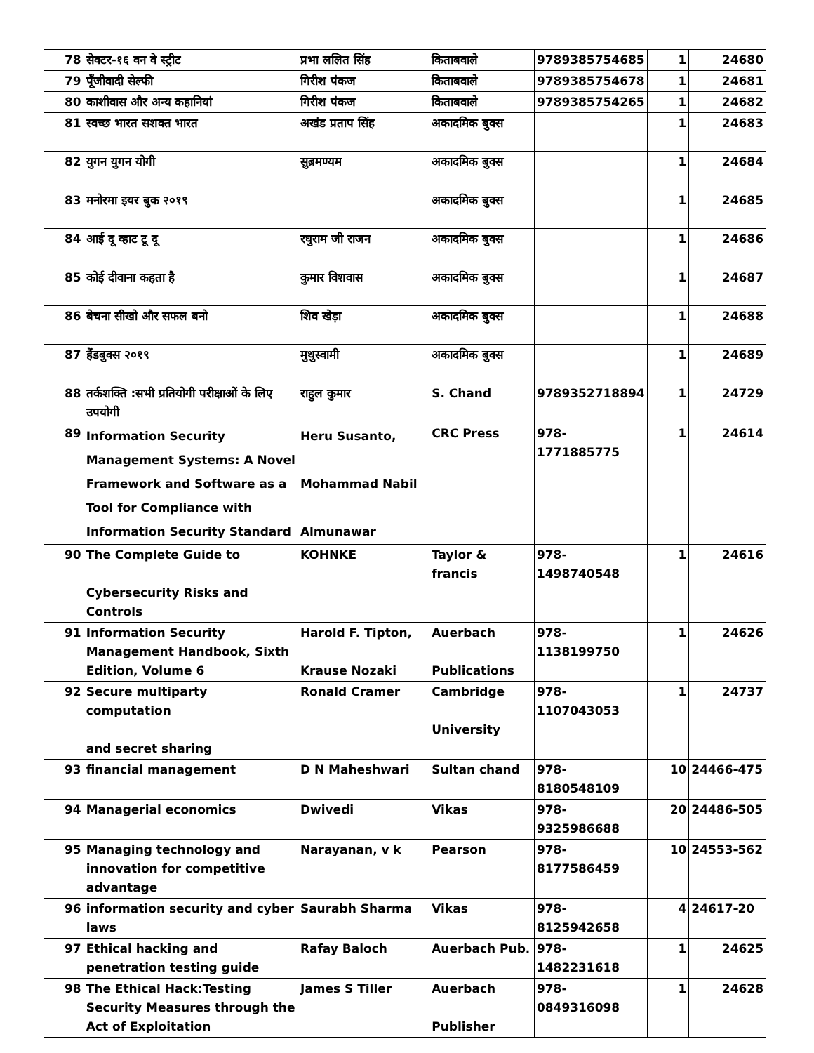| 78 | सेक्टर-१६ वन वे स्ट्रीट | प्रभा ललित सिंह | किताबवाले | 9789385754685 | 1 | 24680 |
| 79 | पूँजीवादी सेल्फी | गिरीश पंकज | किताबवाले | 9789385754678 | 1 | 24681 |
| 80 | काशीवास और अन्य कहानियां | गिरीश पंकज | किताबवाले | 9789385754265 | 1 | 24682 |
| 81 | स्वच्छ भारत सशक्त भारत | अखंड प्रताप सिंह | अकादमिक बुक्स | | 1 | 24683 |
| 82 | युगन युगन योगी | सुब्रमण्यम | अकादमिक बुक्स | | 1 | 24684 |
| 83 | मनोरमा इयर बुक २०१९ | | अकादमिक बुक्स | | 1 | 24685 |
| 84 | आई दू व्हाट टू दू | रघुराम जी राजन | अकादमिक बुक्स | | 1 | 24686 |
| 85 | कोई दीवाना कहता है | कुमार विशवास | अकादमिक बुक्स | | 1 | 24687 |
| 86 | बेचना सीखो और सफल बनो | शिव खेड़ा | अकादमिक बुक्स | | 1 | 24688 |
| 87 | हैंडबुक्स २०१९ | मुथुस्वामी | अकादमिक बुक्स | | 1 | 24689 |
| 88 | तर्कशक्ति :सभी प्रतियोगी परीक्षाओं के लिए उपयोगी | राहुल कुमार | S. Chand | 9789352718894 | 1 | 24729 |
| 89 | Information Security Management Systems: A Novel Framework and Software as a Tool for Compliance with Information Security Standard | Heru Susanto, Mohammad Nabil Almunawar | CRC Press | 978-1771885775 | 1 | 24614 |
| 90 | The Complete Guide to Cybersecurity Risks and Controls | KOHNKE | Taylor & francis | 978-1498740548 | 1 | 24616 |
| 91 | Information Security Management Handbook, Sixth Edition, Volume 6 | Harold F. Tipton, Krause Nozaki | Auerbach Publications | 978-1138199750 | 1 | 24626 |
| 92 | Secure multiparty computation and secret sharing | Ronald Cramer | Cambridge University | 978-1107043053 | 1 | 24737 |
| 93 | financial management | D N Maheshwari | Sultan chand | 978-8180548109 | 10 | 24466-475 |
| 94 | Managerial economics | Dwivedi | Vikas | 978-9325986688 | 20 | 24486-505 |
| 95 | Managing technology and innovation for competitive advantage | Narayanan, v k | Pearson | 978-8177586459 | 10 | 24553-562 |
| 96 | information security and cyber laws | Saurabh Sharma | Vikas | 978- 8125942658 | 4 | 24617-20 |
| 97 | Ethical hacking and penetration testing guide | Rafay Baloch | Auerbach Pub. | 978-1482231618 | 1 | 24625 |
| 98 | The Ethical Hack:Testing Security Measures through the Act of Exploitation | James S Tiller | Auerbach Publisher | 978-0849316098 | 1 | 24628 |